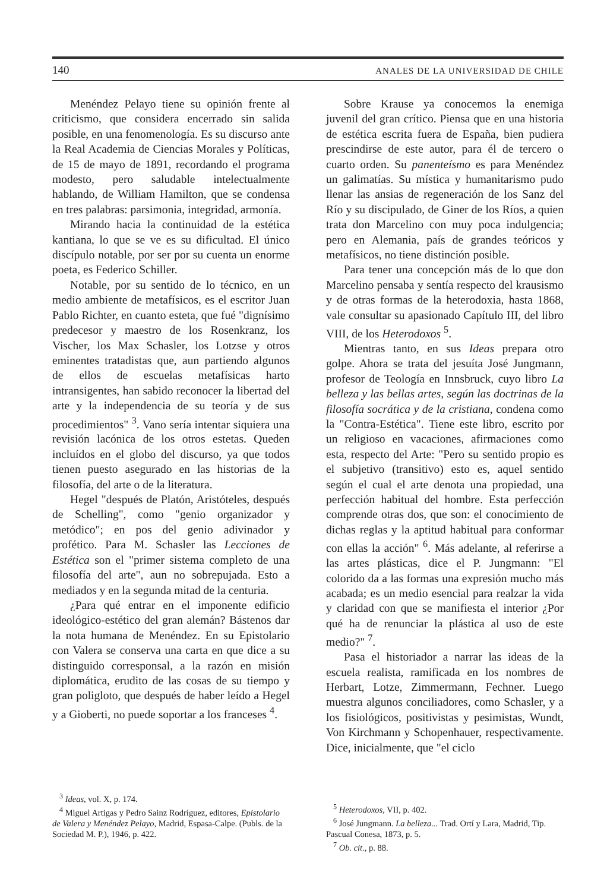140 ANALES DE LA UNIVERSIDAD DE CHILE
Menéndez Pelayo tiene su opinión frente al criticismo, que considera encerrado sin salida posible, en una fenomenología. Es su discurso ante la Real Academia de Ciencias Morales y Políticas, de 15 de mayo de 1891, recordando el programa modesto, pero saludable intelectualmente hablando, de William Hamilton, que se condensa en tres palabras: parsimonia, integridad, armonía.
Mirando hacia la continuidad de la estética kantiana, lo que se ve es su dificultad. El único discípulo notable, por ser por su cuenta un enorme poeta, es Federico Schiller.
Notable, por su sentido de lo técnico, en un medio ambiente de metafísicos, es el escritor Juan Pablo Richter, en cuanto esteta, que fué "dignísimo predecesor y maestro de los Rosenkranz, los Vischer, los Max Schasler, los Lotzse y otros eminentes tratadistas que, aun partiendo algunos de ellos de escuelas metafísicas harto intransigentes, han sabido reconocer la libertad del arte y la independencia de su teoría y de sus procedimientos" <sup>3</sup>. Vano sería intentar siquiera una revisión lacónica de los otros estetas. Queden incluídos en el globo del discurso, ya que todos tienen puesto asegurado en las historias de la filosofía, del arte o de la literatura.
Hegel "después de Platón, Aristóteles, después de Schelling", como "genio organizador y metódico"; en pos del genio adivinador y profético. Para M. Schasler las Lecciones de Estética son el "primer sistema completo de una filosofía del arte", aun no sobrepujada. Esto a mediados y en la segunda mitad de la centuria.
¿Para qué entrar en el imponente edificio ideológico-estético del gran alemán? Bástenos dar la nota humana de Menéndez. En su Epistolario con Valera se conserva una carta en que dice a su distinguido corresponsal, a la razón en misión diplomática, erudito de las cosas de su tiempo y gran poligloto, que después de haber leído a Hegel y a Gioberti, no puede soportar a los franceses <sup>4</sup>.
Sobre Krause ya conocemos la enemiga juvenil del gran crítico. Piensa que en una historia de estética escrita fuera de España, bien pudiera prescindirse de este autor, para él de tercero o cuarto orden. Su panenteísmo es para Menéndez un galimatías. Su mística y humanitarismo pudo llenar las ansias de regeneración de los Sanz del Río y su discipulado, de Giner de los Ríos, a quien trata don Marcelino con muy poca indulgencia; pero en Alemania, país de grandes teóricos y metafísicos, no tiene distinción posible.
Para tener una concepción más de lo que don Marcelino pensaba y sentía respecto del krausismo y de otras formas de la heterodoxia, hasta 1868, vale consultar su apasionado Capítulo III, del libro VIII, de los Heterodoxos <sup>5</sup>.
Mientras tanto, en sus Ideas prepara otro golpe. Ahora se trata del jesuíta José Jungmann, profesor de Teología en Innsbruck, cuyo libro La belleza y las bellas artes, según las doctrinas de la filosofía socrática y de la cristiana, condena como la "Contra-Estética". Tiene este libro, escrito por un religioso en vacaciones, afirmaciones como esta, respecto del Arte: "Pero su sentido propio es el subjetivo (transitivo) esto es, aquel sentido según el cual el arte denota una propiedad, una perfección habitual del hombre. Esta perfección comprende otras dos, que son: el conocimiento de dichas reglas y la aptitud habitual para conformar con ellas la acción" <sup>6</sup>. Más adelante, al referirse a las artes plásticas, dice el P. Jungmann: "El colorido da a las formas una expresión mucho más acabada; es un medio esencial para realzar la vida y claridad con que se manifiesta el interior ¿Por qué ha de renunciar la plástica al uso de este medio?" <sup>7</sup>.
Pasa el historiador a narrar las ideas de la escuela realista, ramificada en los nombres de Herbart, Lotze, Zimmermann, Fechner. Luego muestra algunos conciliadores, como Schasler, y a los fisiológicos, positivistas y pesimistas, Wundt, Von Kirchmann y Schopenhauer, respectivamente. Dice, inicialmente, que "el ciclo
<sup>3</sup> Ideas, vol. X, p. 174.
<sup>4</sup> Miguel Artigas y Pedro Sainz Rodríguez, editores, Epistolario de Valera y Menéndez Pelayo, Madrid, Espasa-Calpe. (Publs. de la Sociedad M. P.), 1946, p. 422.
<sup>5</sup> Heterodoxos, VII, p. 402.
<sup>6</sup> José Jungmann. La belleza... Trad. Ortí y Lara, Madrid, Tip. Pascual Conesa, 1873, p. 5.
<sup>7</sup> Ob. cit., p. 88.